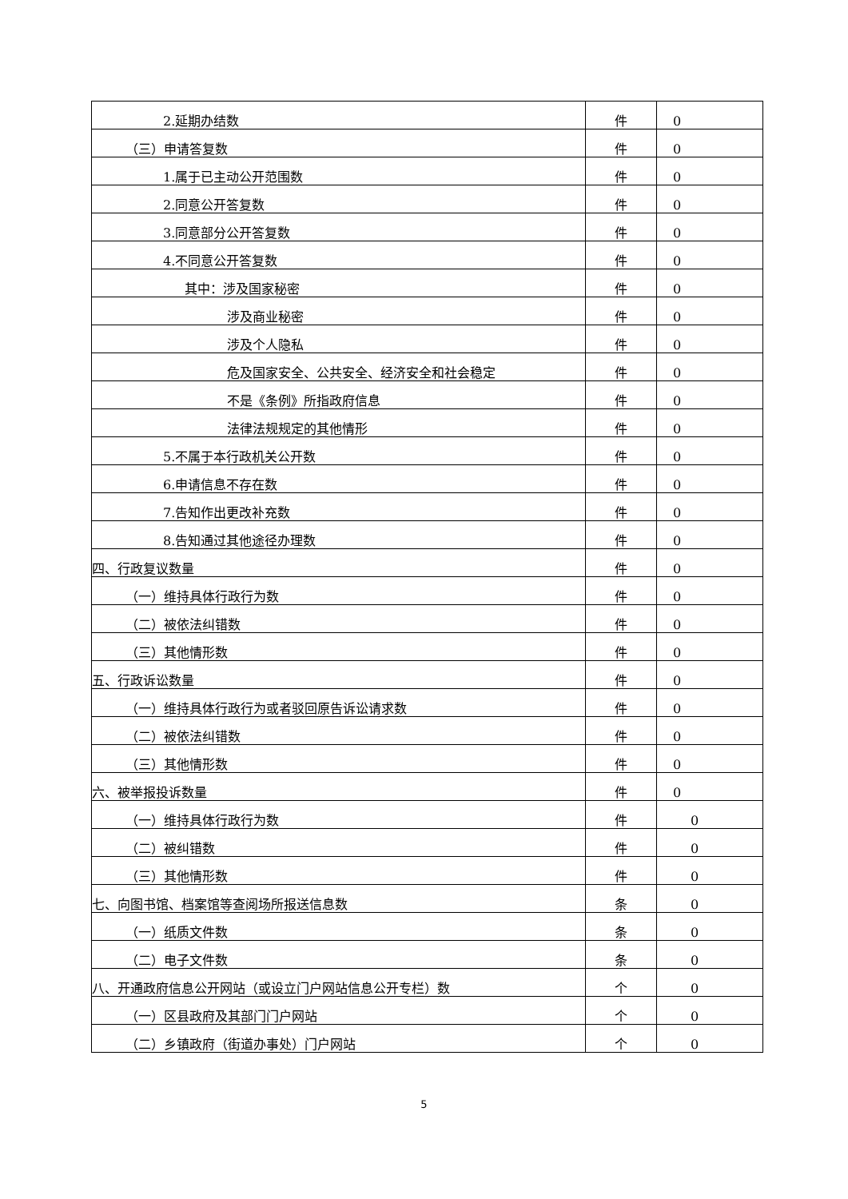| 2.延期办结数 | 件 | 0 |
| （三）申请答复数 | 件 | 0 |
| 1.属于已主动公开范围数 | 件 | 0 |
| 2.同意公开答复数 | 件 | 0 |
| 3.同意部分公开答复数 | 件 | 0 |
| 4.不同意公开答复数 | 件 | 0 |
| 其中：涉及国家秘密 | 件 | 0 |
| 涉及商业秘密 | 件 | 0 |
| 涉及个人隐私 | 件 | 0 |
| 危及国家安全、公共安全、经济安全和社会稳定 | 件 | 0 |
| 不是《条例》所指政府信息 | 件 | 0 |
| 法律法规规定的其他情形 | 件 | 0 |
| 5.不属于本行政机关公开数 | 件 | 0 |
| 6.申请信息不存在数 | 件 | 0 |
| 7.告知作出更改补充数 | 件 | 0 |
| 8.告知通过其他途径办理数 | 件 | 0 |
| 四、行政复议数量 | 件 | 0 |
| （一）维持具体行政行为数 | 件 | 0 |
| （二）被依法纠错数 | 件 | 0 |
| （三）其他情形数 | 件 | 0 |
| 五、行政诉讼数量 | 件 | 0 |
| （一）维持具体行政行为或者驳回原告诉讼请求数 | 件 | 0 |
| （二）被依法纠错数 | 件 | 0 |
| （三）其他情形数 | 件 | 0 |
| 六、被举报投诉数量 | 件 | 0 |
| （一）维持具体行政行为数 | 件 | 0 |
| （二）被纠错数 | 件 | 0 |
| （三）其他情形数 | 件 | 0 |
| 七、向图书馆、档案馆等查阅场所报送信息数 | 条 | 0 |
| （一）纸质文件数 | 条 | 0 |
| （二）电子文件数 | 条 | 0 |
| 八、开通政府信息公开网站（或设立门户网站信息公开专栏）数 | 个 | 0 |
| （一）区县政府及其部门门户网站 | 个 | 0 |
| （二）乡镇政府（街道办事处）门户网站 | 个 | 0 |
5